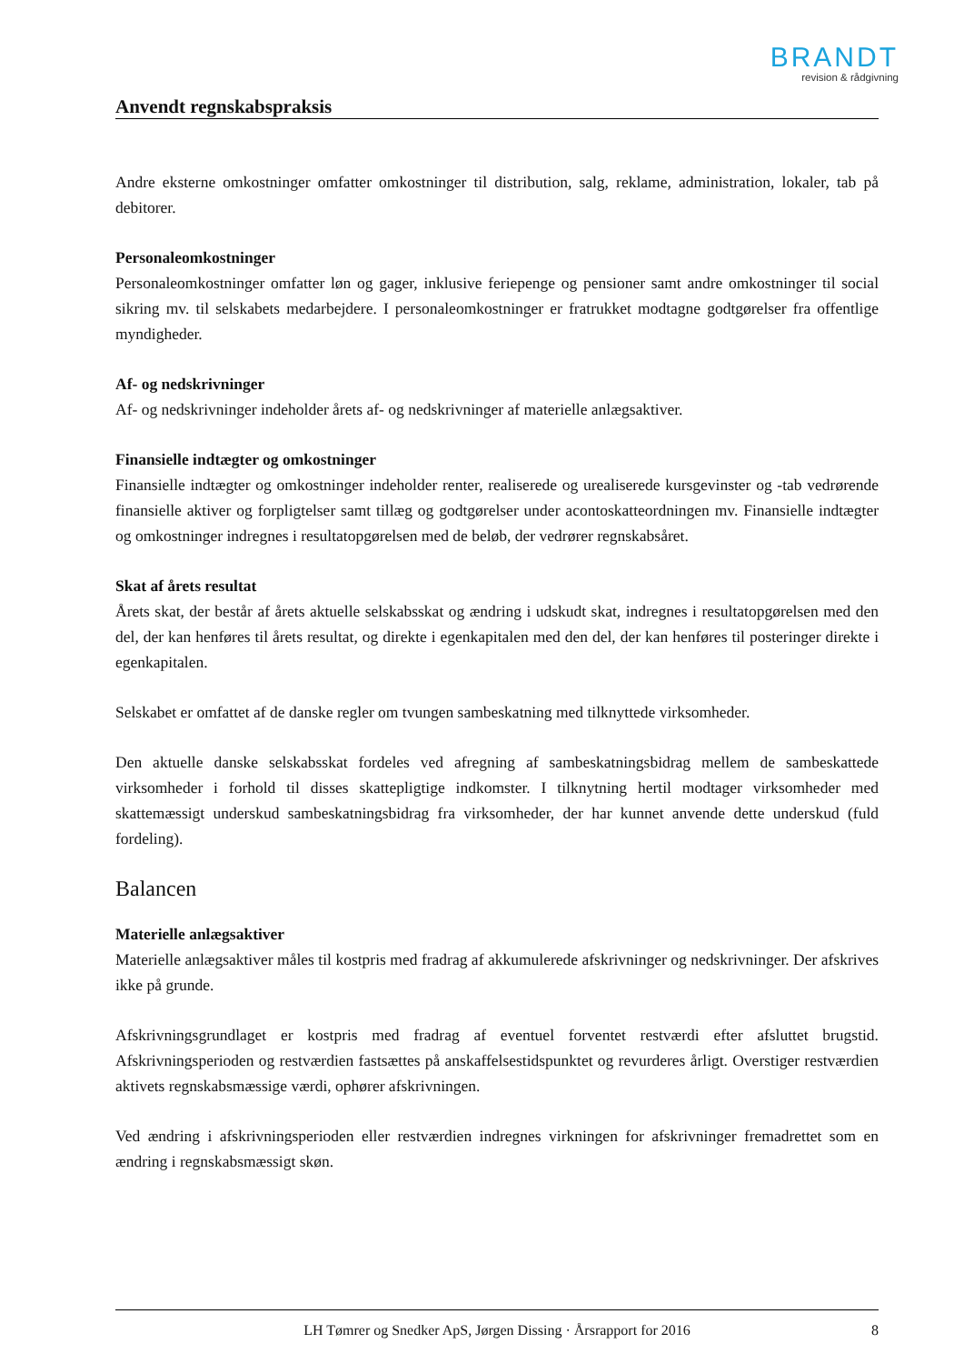BRANDT
revision & rådgivning
Anvendt regnskabspraksis
Andre eksterne omkostninger omfatter omkostninger til distribution, salg, reklame, administration, lokaler, tab på debitorer.
Personaleomkostninger
Personaleomkostninger omfatter løn og gager, inklusive feriepenge og pensioner samt andre omkostninger til social sikring mv. til selskabets medarbejdere. I personaleomkostninger er fratrukket modtagne godtgørelser fra offentlige myndigheder.
Af- og nedskrivninger
Af- og nedskrivninger indeholder årets af- og nedskrivninger af materielle anlægsaktiver.
Finansielle indtægter og omkostninger
Finansielle indtægter og omkostninger indeholder renter, realiserede og urealiserede kursgevinster og -tab vedrørende finansielle aktiver og forpligtelser samt tillæg og godtgørelser under acontoskatteordningen mv. Finansielle indtægter og omkostninger indregnes i resultatopgørelsen med de beløb, der vedrører regnskabsåret.
Skat af årets resultat
Årets skat, der består af årets aktuelle selskabsskat og ændring i udskudt skat, indregnes i resultatopgørelsen med den del, der kan henføres til årets resultat, og direkte i egenkapitalen med den del, der kan henføres til posteringer direkte i egenkapitalen.
Selskabet er omfattet af de danske regler om tvungen sambeskatning med tilknyttede virksomheder.
Den aktuelle danske selskabsskat fordeles ved afregning af sambeskatningsbidrag mellem de sambeskattede virksomheder i forhold til disses skattepligtige indkomster. I tilknytning hertil modtager virksomheder med skattemæssigt underskud sambeskatningsbidrag fra virksomheder, der har kunnet anvende dette underskud (fuld fordeling).
Balancen
Materielle anlægsaktiver
Materielle anlægsaktiver måles til kostpris med fradrag af akkumulerede afskrivninger og nedskrivninger. Der afskrives ikke på grunde.
Afskrivningsgrundlaget er kostpris med fradrag af eventuel forventet restværdi efter afsluttet brugstid. Afskrivningsperioden og restværdien fastsættes på anskaffelsestidspunktet og revurderes årligt. Overstiger restværdien aktivets regnskabsmæssige værdi, ophører afskrivningen.
Ved ændring i afskrivningsperioden eller restværdien indregnes virkningen for afskrivninger fremadrettet som en ændring i regnskabsmæssigt skøn.
LH Tømrer og Snedker ApS, Jørgen Dissing · Årsrapport for 2016 8